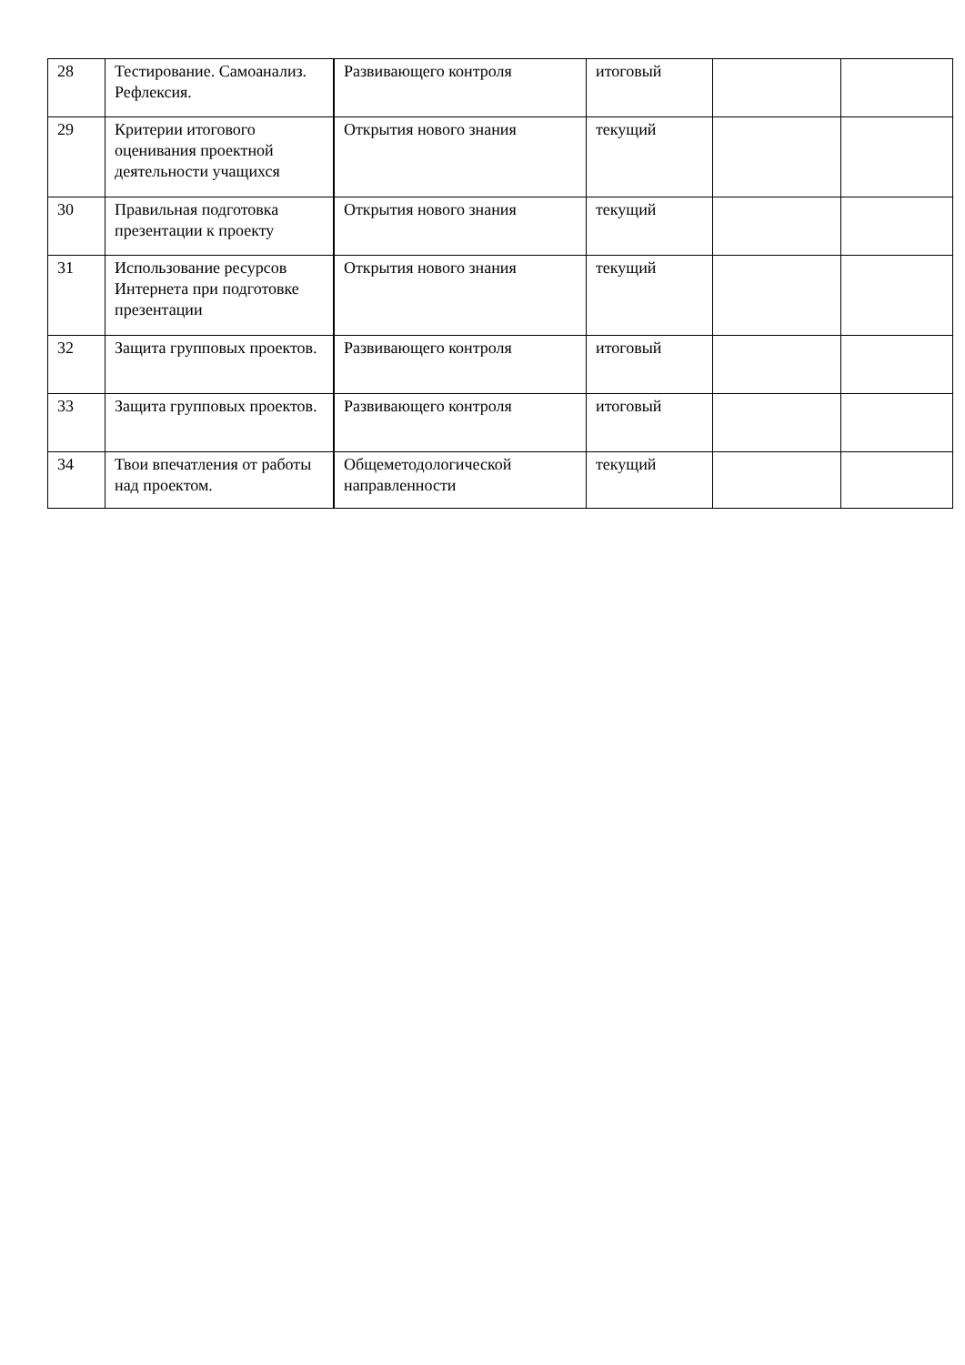| 28 | Тестирование. Самоанализ. Рефлексия. | Развивающего контроля | итоговый | | |
| 29 | Критерии итогового оценивания проектной деятельности учащихся | Открытия нового знания | текущий | | |
| 30 | Правильная подготовка презентации к проекту | Открытия нового знания | текущий | | |
| 31 | Использование ресурсов Интернета при подготовке презентации | Открытия нового знания | текущий | | |
| 32 | Защита групповых проектов. | Развивающего контроля | итоговый | | |
| 33 | Защита групповых проектов. | Развивающего контроля | итоговый | | |
| 34 | Твои впечатления от работы над проектом. | Общеметодологической направленности | текущий | | |